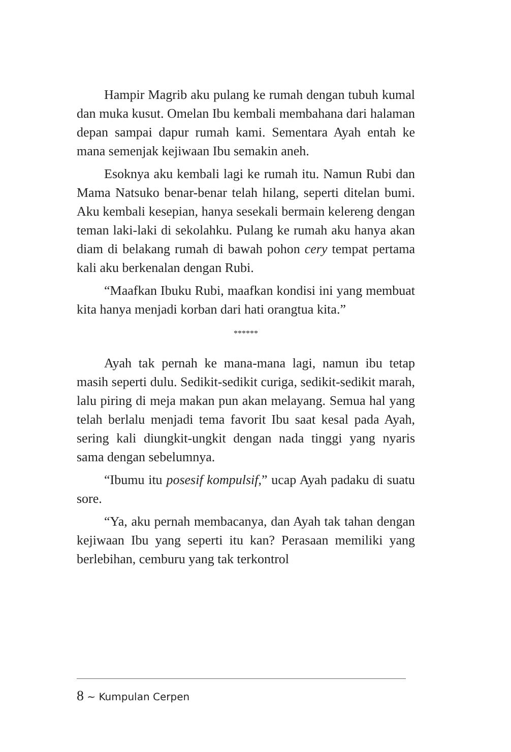Hampir Magrib aku pulang ke rumah dengan tubuh kumal dan muka kusut. Omelan Ibu kembali membahana dari halaman depan sampai dapur rumah kami. Sementara Ayah entah ke mana semenjak kejiwaan Ibu semakin aneh.
Esoknya aku kembali lagi ke rumah itu. Namun Rubi dan Mama Natsuko benar-benar telah hilang, seperti ditelan bumi. Aku kembali kesepian, hanya sesekali bermain kelereng dengan teman laki-laki di sekolahku. Pulang ke rumah aku hanya akan diam di belakang rumah di bawah pohon cery tempat pertama kali aku berkenalan dengan Rubi.
“Maafkan Ibuku Rubi, maafkan kondisi ini yang membuat kita hanya menjadi korban dari hati orangtua kita.”
******
Ayah tak pernah ke mana-mana lagi, namun ibu tetap masih seperti dulu. Sedikit-sedikit curiga, sedikit-sedikit marah, lalu piring di meja makan pun akan melayang. Semua hal yang telah berlalu menjadi tema favorit Ibu saat kesal pada Ayah, sering kali diungkit-ungkit dengan nada tinggi yang nyaris sama dengan sebelumnya.
“Ibumu itu posesif kompulsif,” ucap Ayah padaku di suatu sore.
“Ya, aku pernah membacanya, dan Ayah tak tahan dengan kejiwaan Ibu yang seperti itu kan? Perasaan memiliki yang berlebihan, cemburu yang tak terkontrol
8 ~ Kumpulan Cerpen